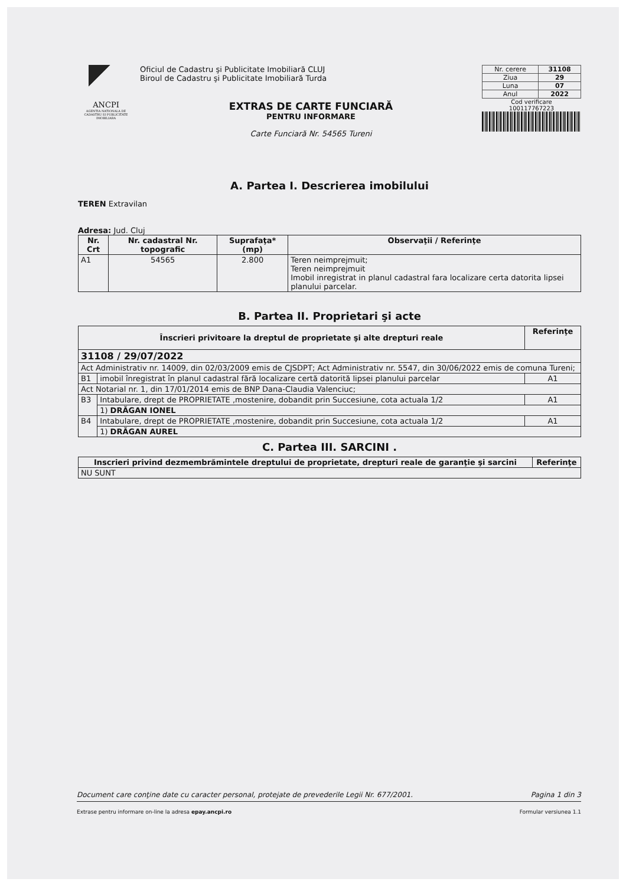ANCPI
AGENTIA NATIONALA DE CADASTRU SI PUBLICITATE IMOBILIARA
Oficiul de Cadastru şi Publicitate Imobiliară CLUJ
Biroul de Cadastru şi Publicitate Imobiliară Turda
EXTRAS DE CARTE FUNCIARĂ
PENTRU INFORMARE
Carte Funciară Nr. 54565 Tureni
| Nr. cerere | 31108 |
| Ziua | 29 |
| Luna | 07 |
| Anul | 2022 |
Cod verificare
100117767223
A. Partea I. Descrierea imobilului
TEREN Extravilan
Adresa: Jud. Cluj
| Nr. Crt | Nr. cadastral Nr. topografic | Suprafaţa* (mp) | Observaţii / Referinţe |
| --- | --- | --- | --- |
| A1 | 54565 | 2.800 | Teren neimprejmuit; Teren neimprejmuit Imobil inregistrat in planul cadastral fara localizare certa datorita lipsei planului parcelar. |
B. Partea II. Proprietari şi acte
| Înscrieri privitoare la dreptul de proprietate şi alte drepturi reale | | Referinţe |
| --- | --- | --- |
| 31108 / 29/07/2022 | | |
| Act Administrativ nr. 14009, din 02/03/2009 emis de CJSDPT; Act Administrativ nr. 5547, din 30/06/2022 emis de comuna Tureni; | | |
| B1 | imobil înregistrat în planul cadastral fără localizare certă datorită lipsei planului parcelar | A1 |
| Act Notarial nr. 1, din 17/01/2014 emis de BNP Dana-Claudia Valenciuc; | | |
| B3 | Intabulare, drept de PROPRIETATE ,mostenire, dobandit prin Succesiune, cota actuala 1/2 | A1 |
| | 1) DRĂGAN IONEL | |
| B4 | Intabulare, drept de PROPRIETATE ,mostenire, dobandit prin Succesiune, cota actuala 1/2 | A1 |
| | 1) DRĂGAN AUREL | |
C. Partea III. SARCINI .
| Inscrieri privind dezmembrămintele dreptului de proprietate, drepturi reale de garanţie şi sarcini | Referinţe |
| --- | --- |
| NU SUNT | |
Document care conţine date cu caracter personal, protejate de prevederile Legii Nr. 677/2001. Pagina 1 din 3
Extrase pentru informare on-line la adresa epay.ancpi.ro Formular versiunea 1.1